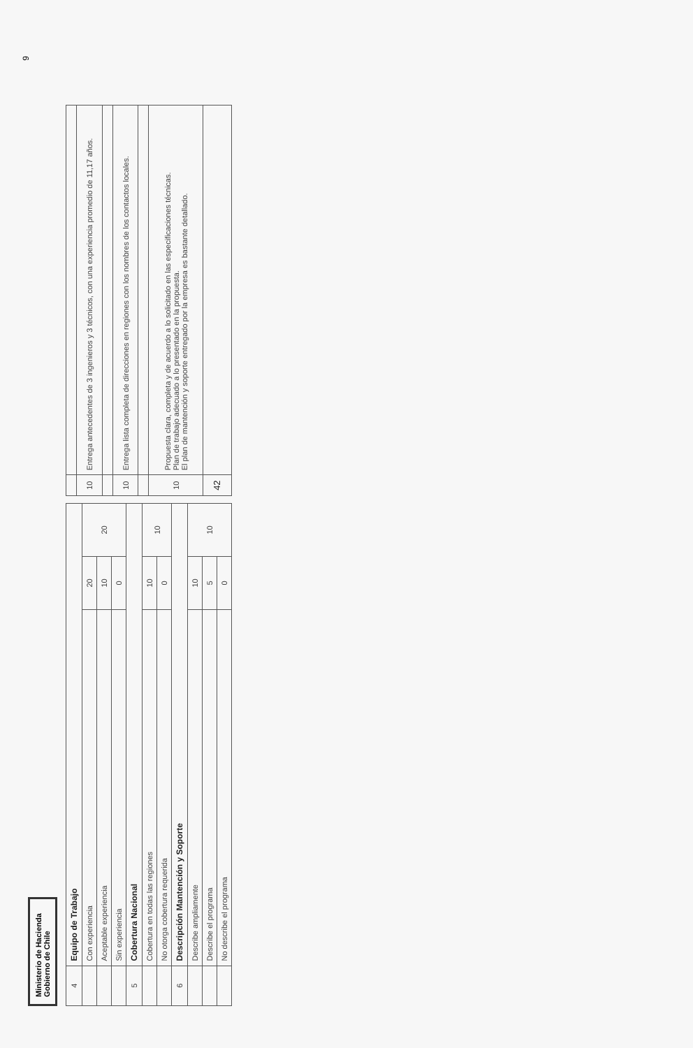Ministerio de Hacienda
Gobierno de Chile
| 4 | Equipo de Trabajo | | |
| | Con experiencia | 20 | 20 |
| | Aceptable experiencia | 10 | |
| | Sin experiencia | 0 | |
| 5 | Cobertura Nacional | | |
| | Cobertura en todas las regiones | 10 | 10 |
| | No otorga cobertura requerida | 0 | |
| 6 | Descripción Mantención y Soporte | | |
| | Describe ampliamente | 10 | 10 |
| | Describe el programa | 5 | |
| | No describe el programa | 0 | |
| 10 | Entrega antecedentes de 3 ingenieros y 3 técnicos, con una experiencia promedio de 11,17 años. |
| 10 | Entrega lista completa de direcciones en regiones con los nombres de los contactos locales. |
| 10 | Propuesta clara, completa y de acuerdo a lo solicitado en las especificaciones técnicas. Plan de trabajo adecuado a lo presentado en la propuesta. El plan de mantención y soporte entregado por la empresa es bastante detallado. |
| 42 | |
9